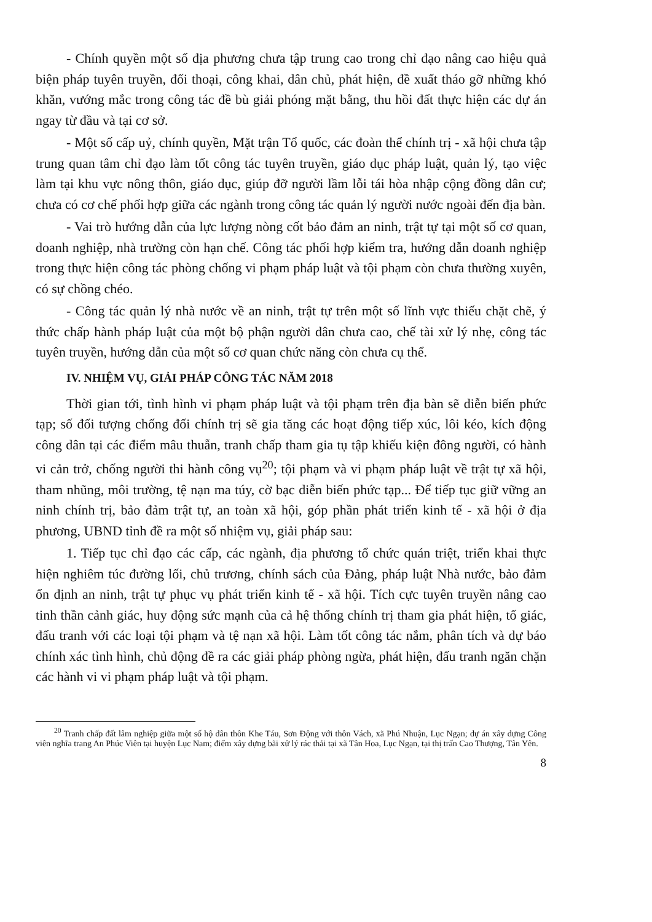- Chính quyền một số địa phương chưa tập trung cao trong chỉ đạo nâng cao hiệu quả biện pháp tuyên truyền, đối thoại, công khai, dân chủ, phát hiện, đề xuất tháo gỡ những khó khăn, vướng mắc trong công tác đề bù giải phóng mặt bằng, thu hồi đất thực hiện các dự án ngay từ đầu và tại cơ sở.
- Một số cấp uỷ, chính quyền, Mặt trận Tổ quốc, các đoàn thể chính trị - xã hội chưa tập trung quan tâm chỉ đạo làm tốt công tác tuyên truyền, giáo dục pháp luật, quản lý, tạo việc làm tại khu vực nông thôn, giáo dục, giúp đỡ người lầm lỗi tái hòa nhập cộng đồng dân cư; chưa có cơ chế phối hợp giữa các ngành trong công tác quản lý người nước ngoài đến địa bàn.
- Vai trò hướng dẫn của lực lượng nòng cốt bảo đảm an ninh, trật tự tại một số cơ quan, doanh nghiệp, nhà trường còn hạn chế. Công tác phối hợp kiểm tra, hướng dẫn doanh nghiệp trong thực hiện công tác phòng chống vi phạm pháp luật và tội phạm còn chưa thường xuyên, có sự chồng chéo.
- Công tác quản lý nhà nước về an ninh, trật tự trên một số lĩnh vực thiếu chặt chẽ, ý thức chấp hành pháp luật của một bộ phận người dân chưa cao, chế tài xử lý nhẹ, công tác tuyên truyền, hướng dẫn của một số cơ quan chức năng còn chưa cụ thể.
IV. NHIỆM VỤ, GIẢI PHÁP CÔNG TÁC NĂM 2018
Thời gian tới, tình hình vi phạm pháp luật và tội phạm trên địa bàn sẽ diễn biến phức tạp; số đối tượng chống đối chính trị sẽ gia tăng các hoạt động tiếp xúc, lôi kéo, kích động công dân tại các điểm mâu thuẫn, tranh chấp tham gia tụ tập khiếu kiện đông người, có hành vi cản trở, chống người thi hành công vụ<sup>20</sup>; tội phạm và vi phạm pháp luật về trật tự xã hội, tham nhũng, môi trường, tệ nạn ma túy, cờ bạc diễn biến phức tạp... Để tiếp tục giữ vững an ninh chính trị, bảo đảm trật tự, an toàn xã hội, góp phần phát triển kinh tế - xã hội ở địa phương, UBND tỉnh đề ra một số nhiệm vụ, giải pháp sau:
1. Tiếp tục chỉ đạo các cấp, các ngành, địa phương tổ chức quán triệt, triển khai thực hiện nghiêm túc đường lối, chủ trương, chính sách của Đảng, pháp luật Nhà nước, bảo đảm ổn định an ninh, trật tự phục vụ phát triển kinh tế - xã hội. Tích cực tuyên truyền nâng cao tinh thần cảnh giác, huy động sức mạnh của cả hệ thống chính trị tham gia phát hiện, tố giác, đấu tranh với các loại tội phạm và tệ nạn xã hội. Làm tốt công tác nắm, phân tích và dự báo chính xác tình hình, chủ động đề ra các giải pháp phòng ngừa, phát hiện, đấu tranh ngăn chặn các hành vi vi phạm pháp luật và tội phạm.
<sup>20</sup> Tranh chấp đất lâm nghiệp giữa một số hộ dân thôn Khe Táu, Sơn Động với thôn Vách, xã Phú Nhuận, Lục Ngạn; dự án xây dựng Công viên nghĩa trang An Phúc Viên tại huyện Lục Nam; điểm xây dựng bãi xử lý rác thải tại xã Tân Hoa, Lục Ngạn, tại thị trấn Cao Thượng, Tân Yên.
8